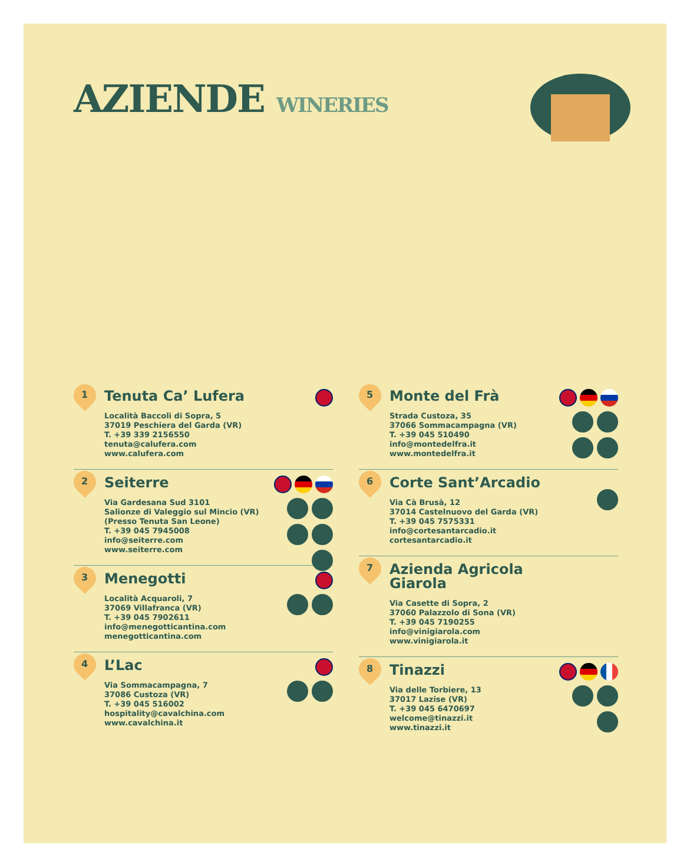AZIENDE WINERIES
1
Tenuta Ca’ Lufera
Località Baccoli di Sopra, 5
37019 Peschiera del Garda (VR)
T. +39 339 2156550
tenuta@calufera.com
www.calufera.com
2
Seiterre
Via Gardesana Sud 3101
Salionze di Valeggio sul Mincio (VR)
(Presso Tenuta San Leone)
T. +39 045 7945008
info@seiterre.com
www.seiterre.com
3
Menegotti
Località Acquaroli, 7
37069 Villafranca (VR)
T. +39 045 7902611
info@menegotticantina.com
menegotticantina.com
4
L’Lac
Via Sommacampagna, 7
37086 Custoza (VR)
T. +39 045 516002
hospitality@cavalchina.com
www.cavalchina.it
5
Monte del Frà
Strada Custoza, 35
37066 Sommacampagna (VR)
T. +39 045 510490
info@montedelfra.it
www.montedelfra.it
6
Corte Sant’Arcadio
Via Cà Brusà, 12
37014 Castelnuovo del Garda (VR)
T. +39 045 7575331
info@cortesantarcadio.it
cortesantarcadio.it
7
Azienda Agricola
Giarola
Via Casette di Sopra, 2
37060 Palazzolo di Sona (VR)
T. +39 045 7190255
info@vinigiarola.com
www.vinigiarola.it
8
Tinazzi
Via delle Torbiere, 13
37017 Lazise (VR)
T. +39 045 6470697
welcome@tinazzi.it
www.tinazzi.it